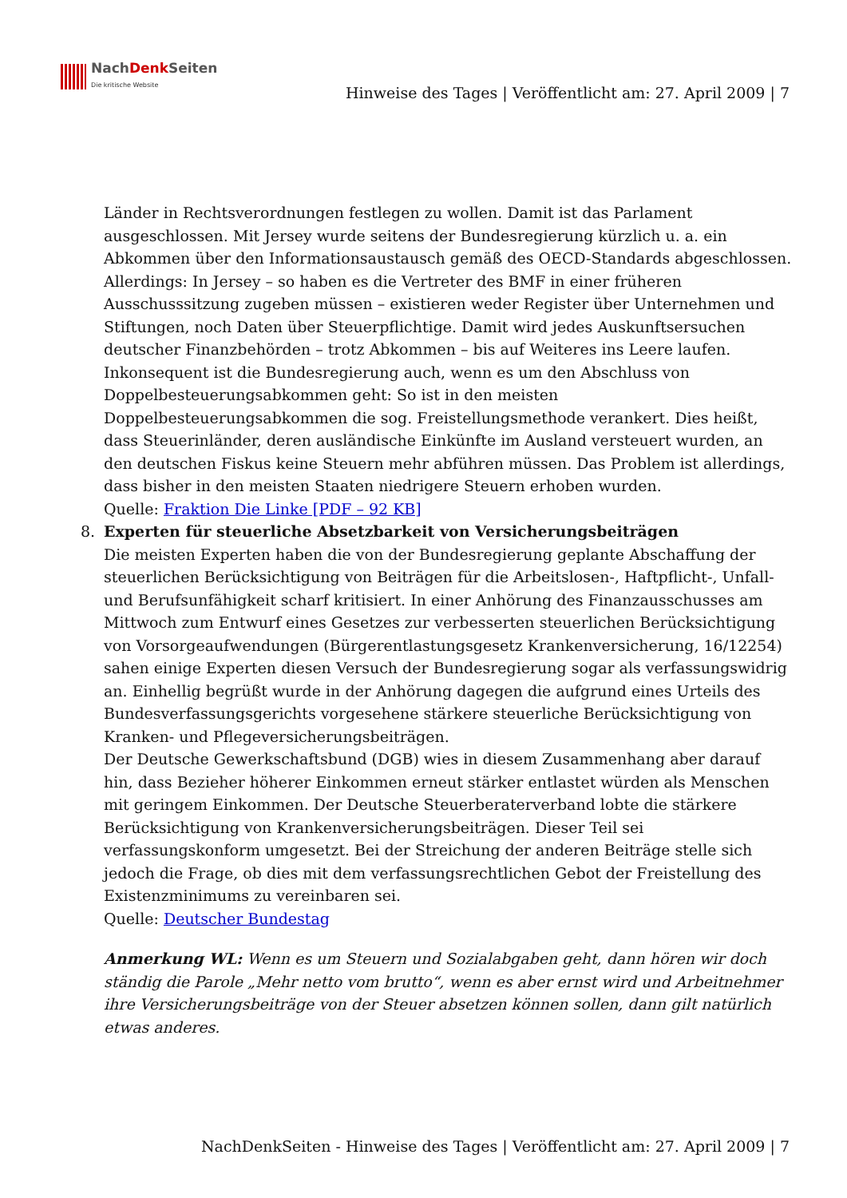NachDenk Seiten
Die kritische Website
Hinweise des Tages | Veröffentlicht am: 27. April 2009 | 7
Länder in Rechtsverordnungen festlegen zu wollen. Damit ist das Parlament ausgeschlossen. Mit Jersey wurde seitens der Bundesregierung kürzlich u. a. ein Abkommen über den Informationsaustausch gemäß des OECD-Standards abgeschlossen. Allerdings: In Jersey – so haben es die Vertreter des BMF in einer früheren Ausschusssitzung zugeben müssen – existieren weder Register über Unternehmen und Stiftungen, noch Daten über Steuerpflichtige. Damit wird jedes Auskunftsersuchen deutscher Finanzbehörden – trotz Abkommen – bis auf Weiteres ins Leere laufen.
Inkonsequent ist die Bundesregierung auch, wenn es um den Abschluss von Doppelbesteuerungsabkommen geht: So ist in den meisten Doppelbesteuerungsabkommen die sog. Freistellungsmethode verankert. Dies heißt, dass Steuerinländer, deren ausländische Einkünfte im Ausland versteuert wurden, an den deutschen Fiskus keine Steuern mehr abführen müssen. Das Problem ist allerdings, dass bisher in den meisten Staaten niedrigere Steuern erhoben wurden.
Quelle: Fraktion Die Linke [PDF – 92 KB]
8. Experten für steuerliche Absetzbarkeit von Versicherungsbeiträgen
Die meisten Experten haben die von der Bundesregierung geplante Abschaffung der steuerlichen Berücksichtigung von Beiträgen für die Arbeitslosen-, Haftpflicht-, Unfall- und Berufsunfähigkeit scharf kritisiert. In einer Anhörung des Finanzausschusses am Mittwoch zum Entwurf eines Gesetzes zur verbesserten steuerlichen Berücksichtigung von Vorsorgeaufwendungen (Bürgerentlastungsgesetz Krankenversicherung, 16/12254) sahen einige Experten diesen Versuch der Bundesregierung sogar als verfassungswidrig an. Einhellig begrüßt wurde in der Anhörung dagegen die aufgrund eines Urteils des Bundesverfassungsgerichts vorgesehene stärkere steuerliche Berücksichtigung von Kranken- und Pflegeversicherungsbeiträgen.
Der Deutsche Gewerkschaftsbund (DGB) wies in diesem Zusammenhang aber darauf hin, dass Bezieher höherer Einkommen erneut stärker entlastet würden als Menschen mit geringem Einkommen. Der Deutsche Steuerberaterverband lobte die stärkere Berücksichtigung von Krankenversicherungsbeiträgen. Dieser Teil sei verfassungskonform umgesetzt. Bei der Streichung der anderen Beiträge stelle sich jedoch die Frage, ob dies mit dem verfassungsrechtlichen Gebot der Freistellung des Existenzminimums zu vereinbaren sei.
Quelle: Deutscher Bundestag
Anmerkung WL: Wenn es um Steuern und Sozialabgaben geht, dann hören wir doch ständig die Parole „Mehr netto vom brutto“, wenn es aber ernst wird und Arbeitnehmer ihre Versicherungsbeiträge von der Steuer absetzen können sollen, dann gilt natürlich etwas anderes.
NachDenkSeiten - Hinweise des Tages | Veröffentlicht am: 27. April 2009 | 7